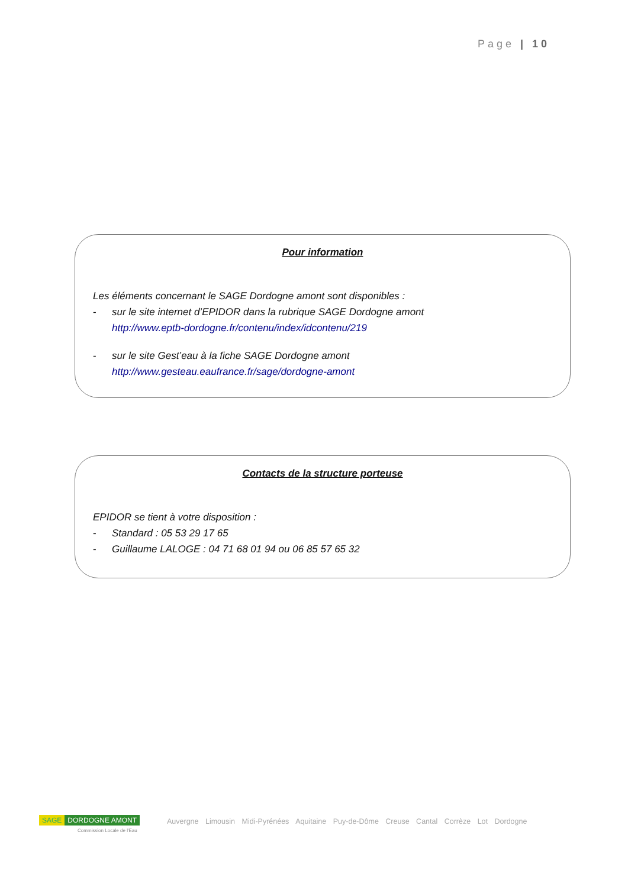Page | 10
Pour information
Les éléments concernant le SAGE Dordogne amont sont disponibles :
- sur le site internet d’EPIDOR dans la rubrique SAGE Dordogne amont
http://www.eptb-dordogne.fr/contenu/index/idcontenu/219
- sur le site Gest’eau à la fiche SAGE Dordogne amont
http://www.gesteau.eaufrance.fr/sage/dordogne-amont
Contacts de la structure porteuse
EPIDOR se tient à votre disposition :
- Standard : 05 53 29 17 65
- Guillaume LALOGE : 04 71 68 01 94 ou 06 85 57 65 32
SAGE DORDOGNE AMONT
Commission Locale de l'Eau
Auvergne Limousin Midi-Pyrénées Aquitaine Puy-de-Dôme Creuse Cantal Corrèze Lot Dordogne